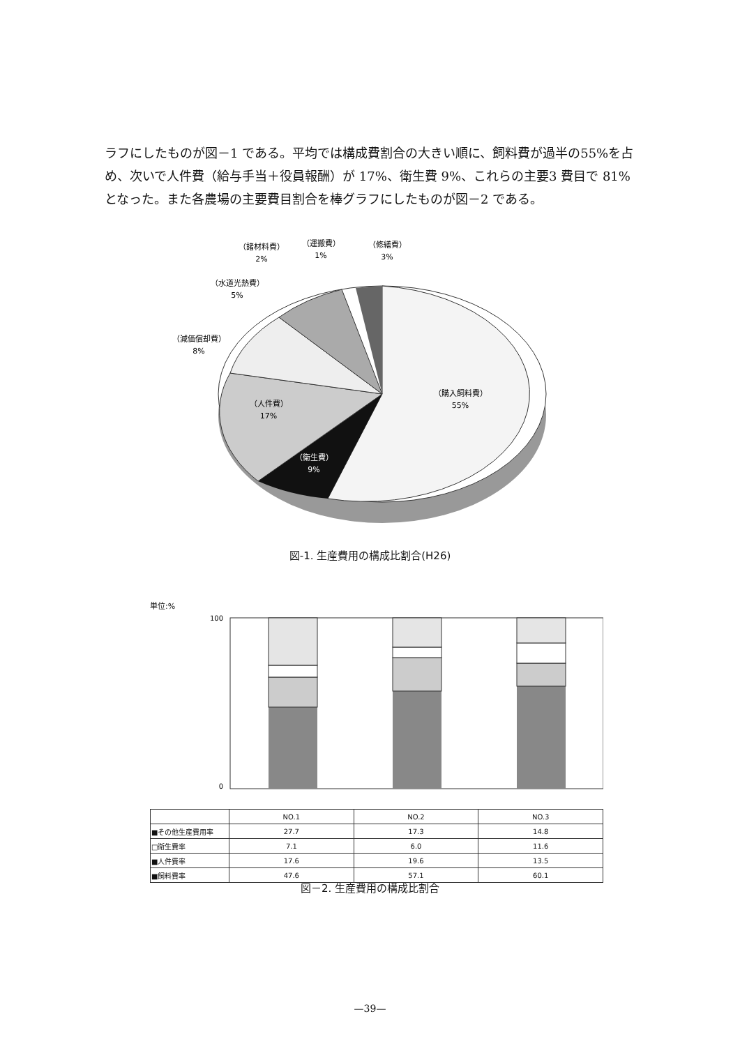ラフにしたものが図－1 である。平均では構成費割合の大きい順に、飼料費が過半の55%を占め、次いで人件費（給与手当＋役員報酬）が 17%、衛生費 9%、これらの主要3 費目で 81%となった。また各農場の主要費目割合を棒グラフにしたものが図－2 である。
（購入飼料費）
55%
（人件費）
17%
（衛生費）
9%
（減価償却費）
8%
（水道光熱費）
5%
（諸材料費）
2%
（運搬費）
1%
（修繕費）
3%
図-1. 生産費用の構成比割合(H26)
単位:%
100
0
| | NO.1 | NO.2 | NO.3 |
| ■その他生産費用率 | 27.7 | 17.3 | 14.8 |
| □衛生費率 | 7.1 | 6.0 | 11.6 |
| ■人件費率 | 17.6 | 19.6 | 13.5 |
| ■飼料費率 | 47.6 | 57.1 | 60.1 |
図－2. 生産費用の構成比割合
—39—